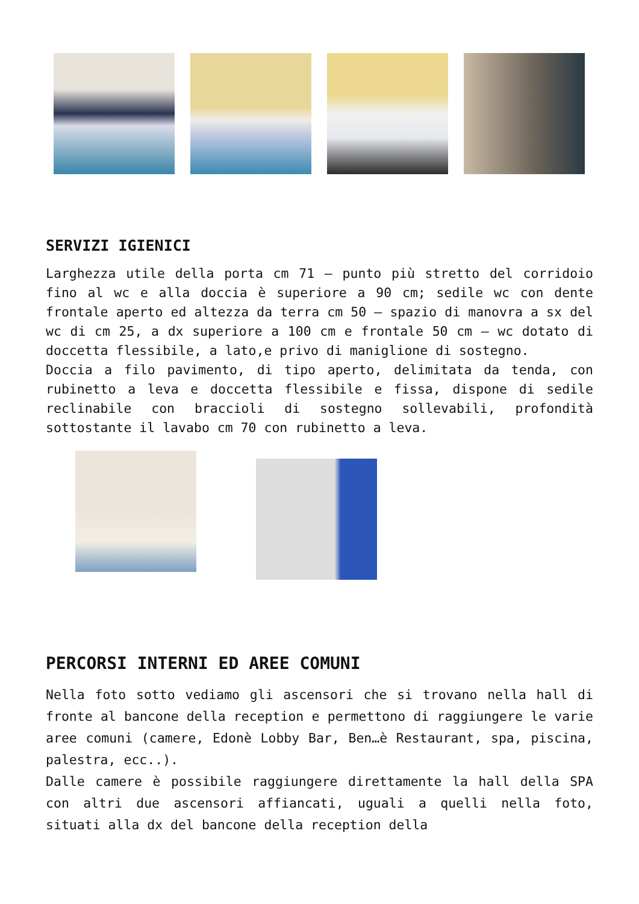SERVIZI IGIENICI
Larghezza utile della porta cm 71 – punto più stretto del corridoio fino al wc e alla doccia è superiore a 90 cm; sedile wc con dente frontale aperto ed altezza da terra cm 50 – spazio di manovra a sx del wc di cm 25, a dx superiore a 100 cm e frontale 50 cm – wc dotato di doccetta flessibile, a lato,e privo di maniglione di sostegno.
Doccia a filo pavimento, di tipo aperto, delimitata da tenda, con rubinetto a leva e doccetta flessibile e fissa, dispone di sedile reclinabile con braccioli di sostegno sollevabili, profondità sottostante il lavabo cm 70 con rubinetto a leva.
PERCORSI INTERNI ED AREE COMUNI
Nella foto sotto vediamo gli ascensori che si trovano nella hall di fronte al bancone della reception e permettono di raggiungere le varie aree comuni (camere, Edonè Lobby Bar, Ben…è Restaurant, spa, piscina, palestra, ecc..).
Dalle camere è possibile raggiungere direttamente la hall della SPA con altri due ascensori affiancati, uguali a quelli nella foto, situati alla dx del bancone della reception della